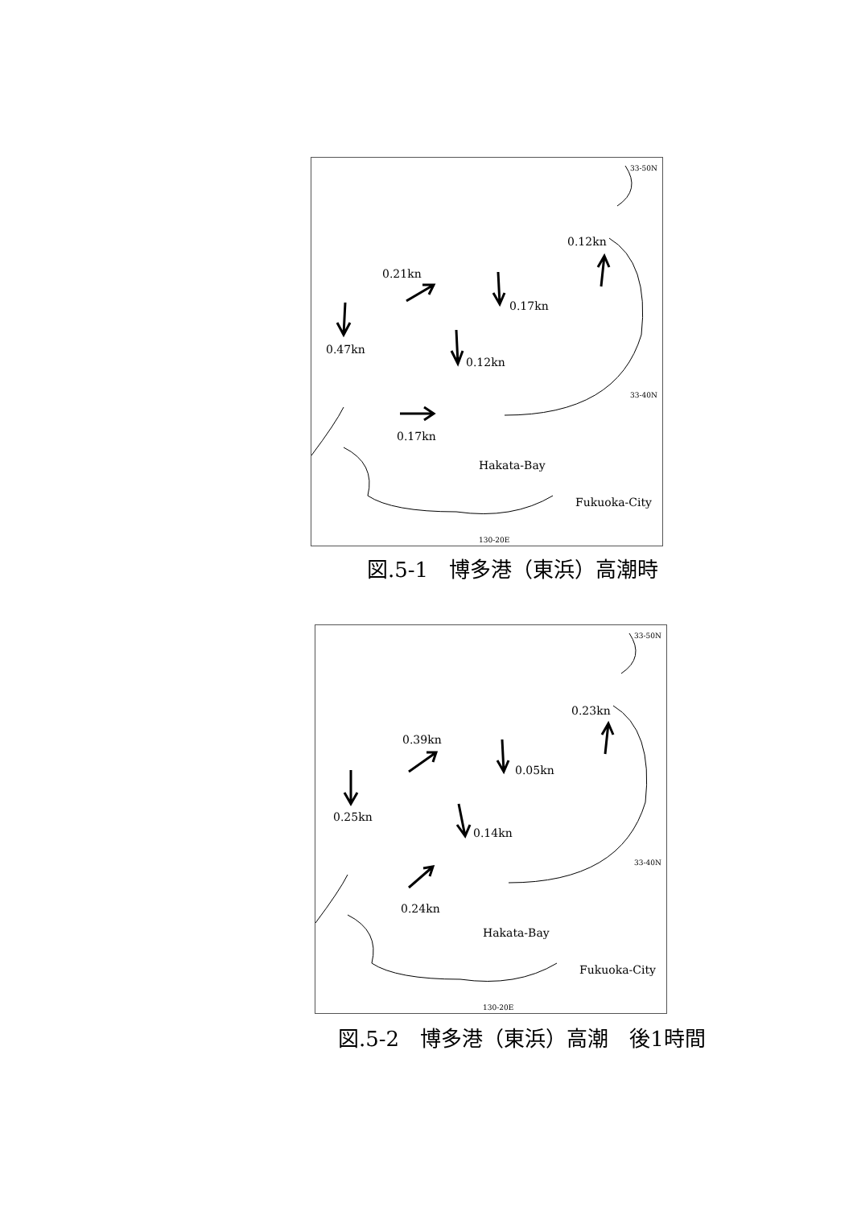33-50N
0.12kn
0.21kn
0.17kn
0.47kn
0.12kn
33-40N
0.17kn
Hakata-Bay
Fukuoka-City
130-20E
図.5-1　博多港（東浜）高潮時
33-50N
0.23kn
0.39kn
0.05kn
0.25kn
0.14kn
33-40N
0.24kn
Hakata-Bay
Fukuoka-City
130-20E
図.5-2　博多港（東浜）高潮　後1時間